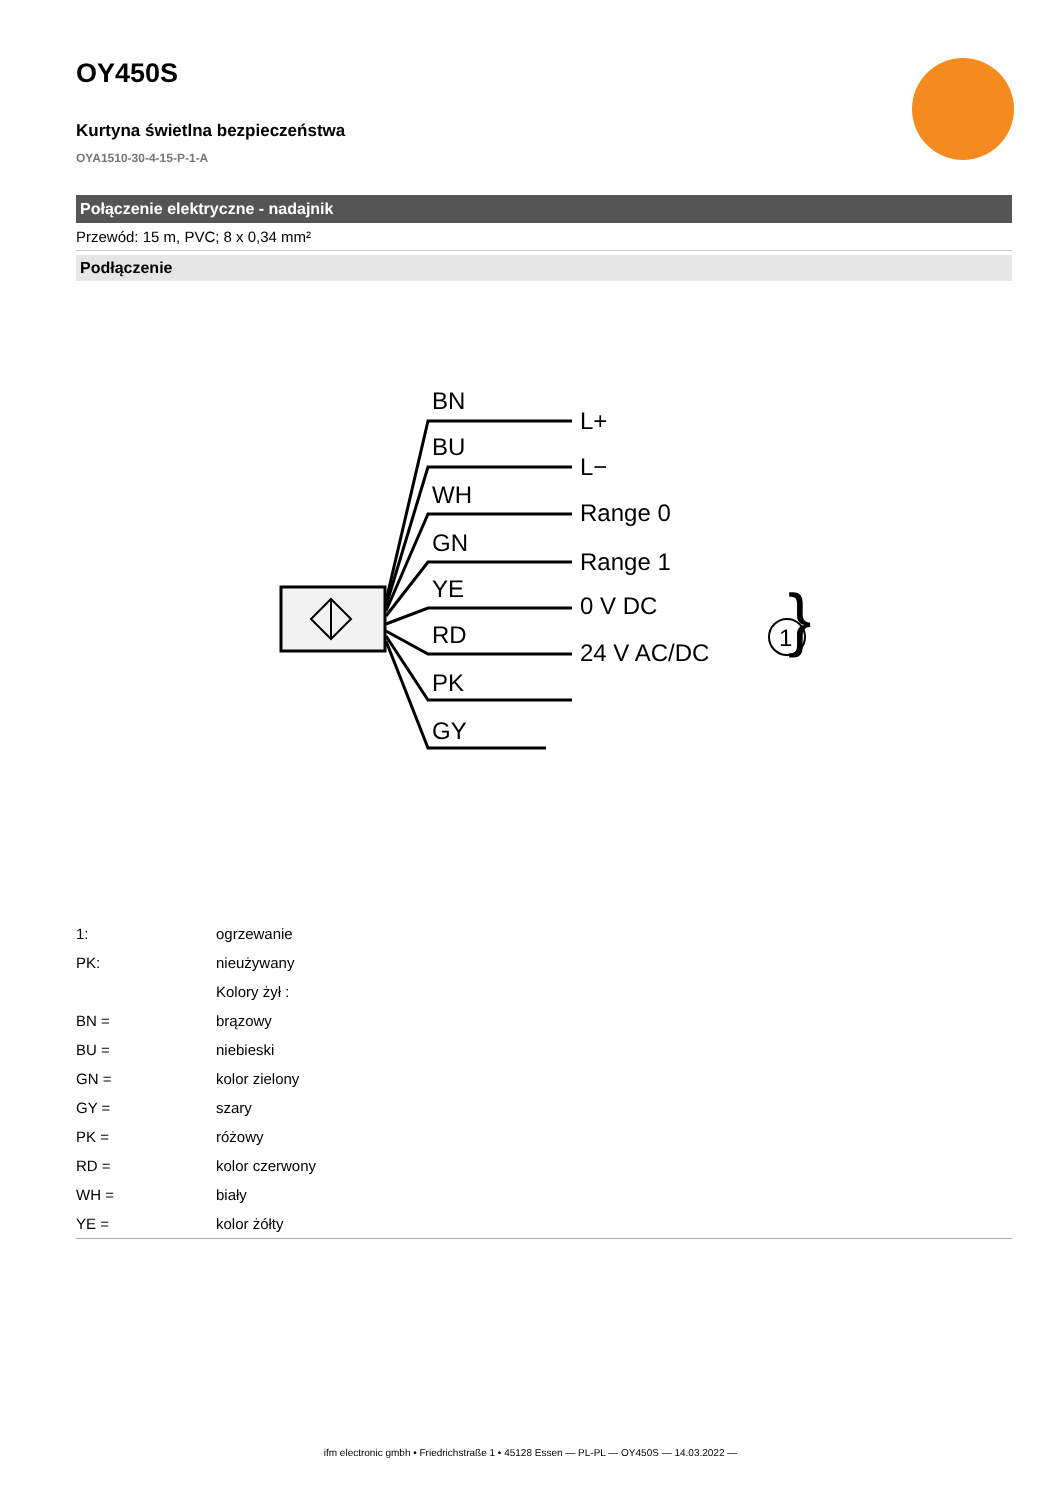OY450S
Kurtyna świetlna bezpieczeństwa
OYA1510-30-4-15-P-1-A
Połączenie elektryczne - nadajnik
Przewód: 15 m, PVC; 8 x 0,34 mm²
Podłączenie
BN
BU
WH
GN
YE
RD
PK
GY
L+
L−
Range 0
Range 1
0 V DC
24 V AC/DC
}
1
| 1: | ogrzewanie |
| PK: | nieużywany |
| | Kolory żył : |
| BN = | brązowy |
| BU = | niebieski |
| GN = | kolor zielony |
| GY = | szary |
| PK = | różowy |
| RD = | kolor czerwony |
| WH = | biały |
| YE = | kolor żółty |
ifm electronic gmbh • Friedrichstraße 1 • 45128 Essen — PL-PL — OY450S — 14.03.2022 —